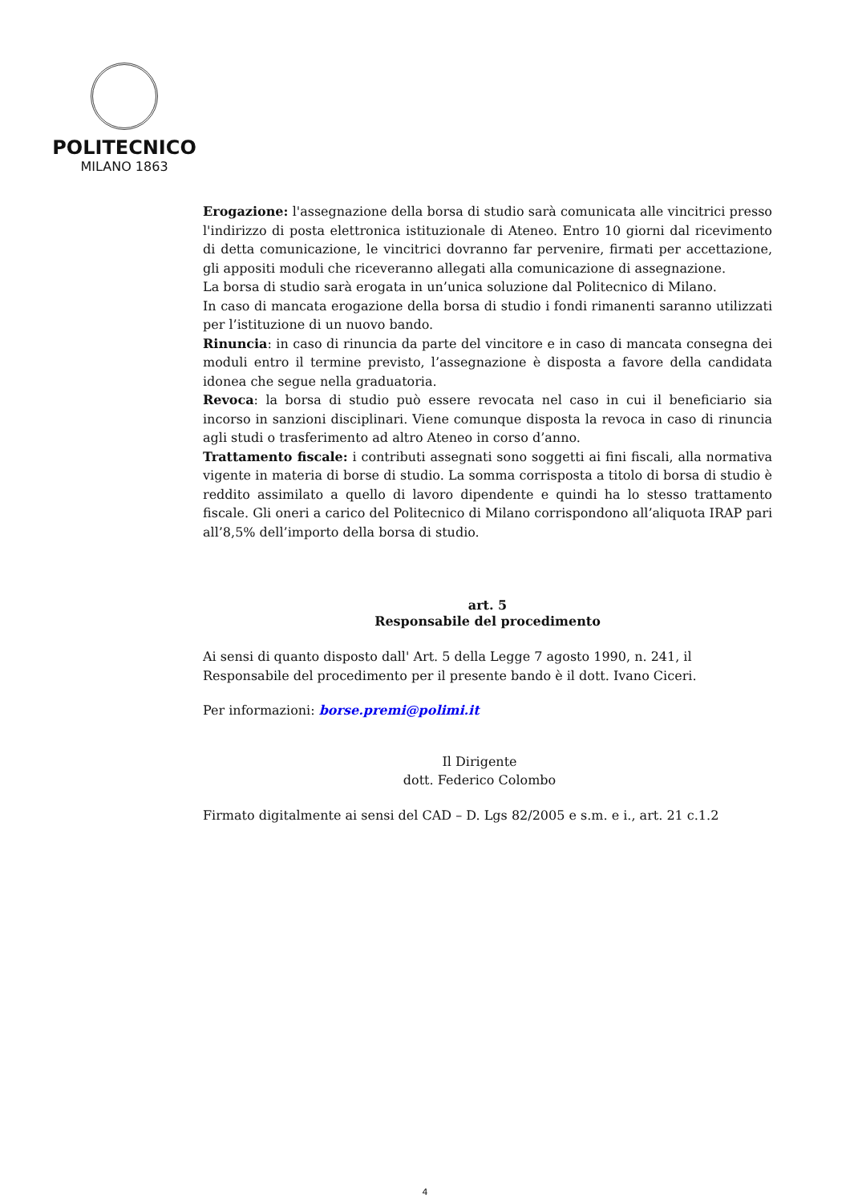POLITECNICO
MILANO 1863
Erogazione: l'assegnazione della borsa di studio sarà comunicata alle vincitrici presso l'indirizzo di posta elettronica istituzionale di Ateneo. Entro 10 giorni dal ricevimento di detta comunicazione, le vincitrici dovranno far pervenire, firmati per accettazione, gli appositi moduli che riceveranno allegati alla comunicazione di assegnazione.
La borsa di studio sarà erogata in un’unica soluzione dal Politecnico di Milano.
In caso di mancata erogazione della borsa di studio i fondi rimanenti saranno utilizzati per l’istituzione di un nuovo bando.
Rinuncia: in caso di rinuncia da parte del vincitore e in caso di mancata consegna dei moduli entro il termine previsto, l’assegnazione è disposta a favore della candidata idonea che segue nella graduatoria.
Revoca: la borsa di studio può essere revocata nel caso in cui il beneficiario sia incorso in sanzioni disciplinari. Viene comunque disposta la revoca in caso di rinuncia agli studi o trasferimento ad altro Ateneo in corso d’anno.
Trattamento fiscale: i contributi assegnati sono soggetti ai fini fiscali, alla normativa vigente in materia di borse di studio. La somma corrisposta a titolo di borsa di studio è reddito assimilato a quello di lavoro dipendente e quindi ha lo stesso trattamento fiscale. Gli oneri a carico del Politecnico di Milano corrispondono all’aliquota IRAP pari all’8,5% dell’importo della borsa di studio.
art. 5
Responsabile del procedimento
Ai sensi di quanto disposto dall' Art. 5 della Legge 7 agosto 1990, n. 241, il Responsabile del procedimento per il presente bando è il dott. Ivano Ciceri.
Per informazioni: borse.premi@polimi.it
Il Dirigente
dott. Federico Colombo
Firmato digitalmente ai sensi del CAD – D. Lgs 82/2005 e s.m. e i., art. 21 c.1.2
4